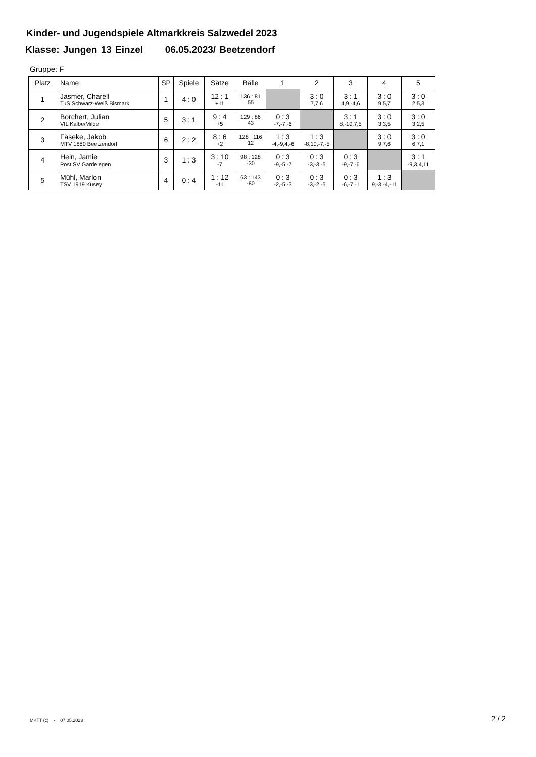Kinder- und Jugendspiele Altmarkkreis Salzwedel 2023
Klasse: Jungen 13 Einzel 06.05.2023/ Beetzendorf
Gruppe: F
| Platz | Name | SP | Spiele | Sätze | Bälle | 1 | 2 | 3 | 4 | 5 |
| --- | --- | --- | --- | --- | --- | --- | --- | --- | --- | --- |
| 1 | Jasmer, Charell TuS Schwarz-Weiß Bismark | 1 | 4 : 0 | 12 : 1 +11 | 136 : 81 55 | | 3 : 0 7,7,6 | 3 : 1 4,9,-4,6 | 3 : 0 9,5,7 | 3 : 0 2,5,3 |
| 2 | Borchert, Julian VfL Kalbe/Milde | 5 | 3 : 1 | 9 : 4 +5 | 129 : 86 43 | 0 : 3 -7,-7,-6 | | 3 : 1 8,-10,7,5 | 3 : 0 3,3,5 | 3 : 0 3,2,5 |
| 3 | Fäseke, Jakob MTV 1880 Beetzendorf | 6 | 2 : 2 | 8 : 6 +2 | 128 : 116 12 | 1 : 3 -4,-9,4,-6 | 1 : 3 -8,10,-7,-5 | | 3 : 0 9,7,6 | 3 : 0 6,7,1 |
| 4 | Hein, Jamie Post SV Gardelegen | 3 | 1 : 3 | 3 : 10 -7 | 98 : 128 -30 | 0 : 3 -9,-5,-7 | 0 : 3 -3,-3,-5 | 0 : 3 -9,-7,-6 | | 3 : 1 -9,3,4,11 |
| 5 | Mühl, Marlon TSV 1919 Kusey | 4 | 0 : 4 | 1 : 12 -11 | 63 : 143 -80 | 0 : 3 -2,-5,-3 | 0 : 3 -3,-2,-5 | 0 : 3 -6,-7,-1 | 1 : 3 9,-3,-4,-11 | |
MKTT (c) - 07.05.2023 2 / 2